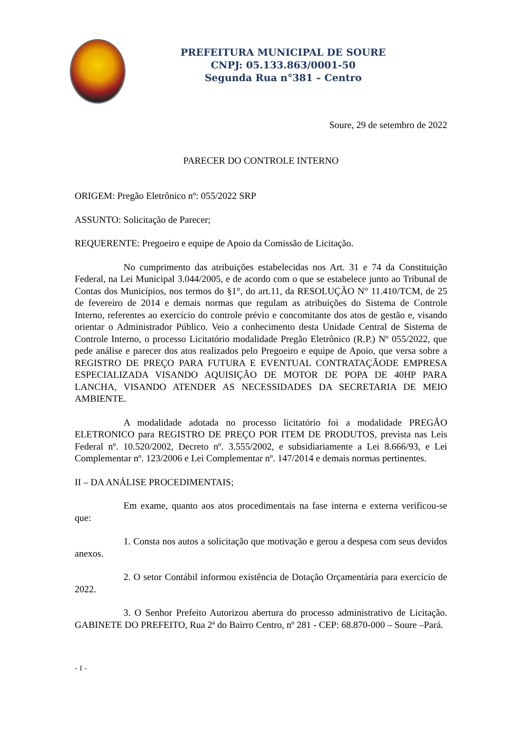PREFEITURA MUNICIPAL DE SOURE
CNPJ: 05.133.863/0001-50
Segunda Rua n°381 – Centro
Soure, 29 de setembro de 2022
PARECER DO CONTROLE INTERNO
ORIGEM: Pregão Eletrônico nº: 055/2022 SRP
ASSUNTO: Solicitação de Parecer;
REQUERENTE: Pregoeiro e equipe de Apoio da Comissão de Licitação.
No cumprimento das atribuições estabelecidas nos Art. 31 e 74 da Constituição Federal, na Lei Municipal 3.044/2005, e de acordo com o que se estabelece junto ao Tribunal de Contas dos Municípios, nos termos do §1°, do art.11, da RESOLUÇÃO N° 11.410/TCM, de 25 de fevereiro de 2014 e demais normas que regulam as atribuições do Sistema de Controle Interno, referentes ao exercício do controle prévio e concomitante dos atos de gestão e, visando orientar o Administrador Público. Veio a conhecimento desta Unidade Central de Sistema de Controle Interno, o processo Licitatório modalidade Pregão Eletrônico (R.P.) Nº 055/2022, que pede análise e parecer dos atos realizados pelo Pregoeiro e equipe de Apoio, que versa sobre a REGISTRO DE PREÇO PARA FUTURA E EVENTUAL CONTRATAÇÃODE EMPRESA ESPECIALIZADA VISANDO AQUISIÇÃO DE MOTOR DE POPA DE 40HP PARA LANCHA, VISANDO ATENDER AS NECESSIDADES DA SECRETARIA DE MEIO AMBIENTE.
A modalidade adotada no processo licitatório foi a modalidade PREGÃO ELETRONICO para REGISTRO DE PREÇO POR ITEM DE PRODUTOS, prevista nas Leis Federal nº. 10.520/2002, Decreto nº. 3.555/2002, e subsidiariamente a Lei 8.666/93, e Lei Complementar nº. 123/2006 e Lei Complementar nº. 147/2014 e demais normas pertinentes.
II – DA ANÁLISE PROCEDIMENTAIS;
Em exame, quanto aos atos procedimentais na fase interna e externa verificou-se que:
1. Consta nos autos a solicitação que motivação e gerou a despesa com seus devidos anexos.
2. O setor Contábil informou existência de Dotação Orçamentária para exercício de 2022.
3. O Senhor Prefeito Autorizou abertura do processo administrativo de Licitação. GABINETE DO PREFEITO, Rua 2ª do Bairro Centro, nº 281 - CEP: 68.870-000 – Soure –Pará.
- 1 -